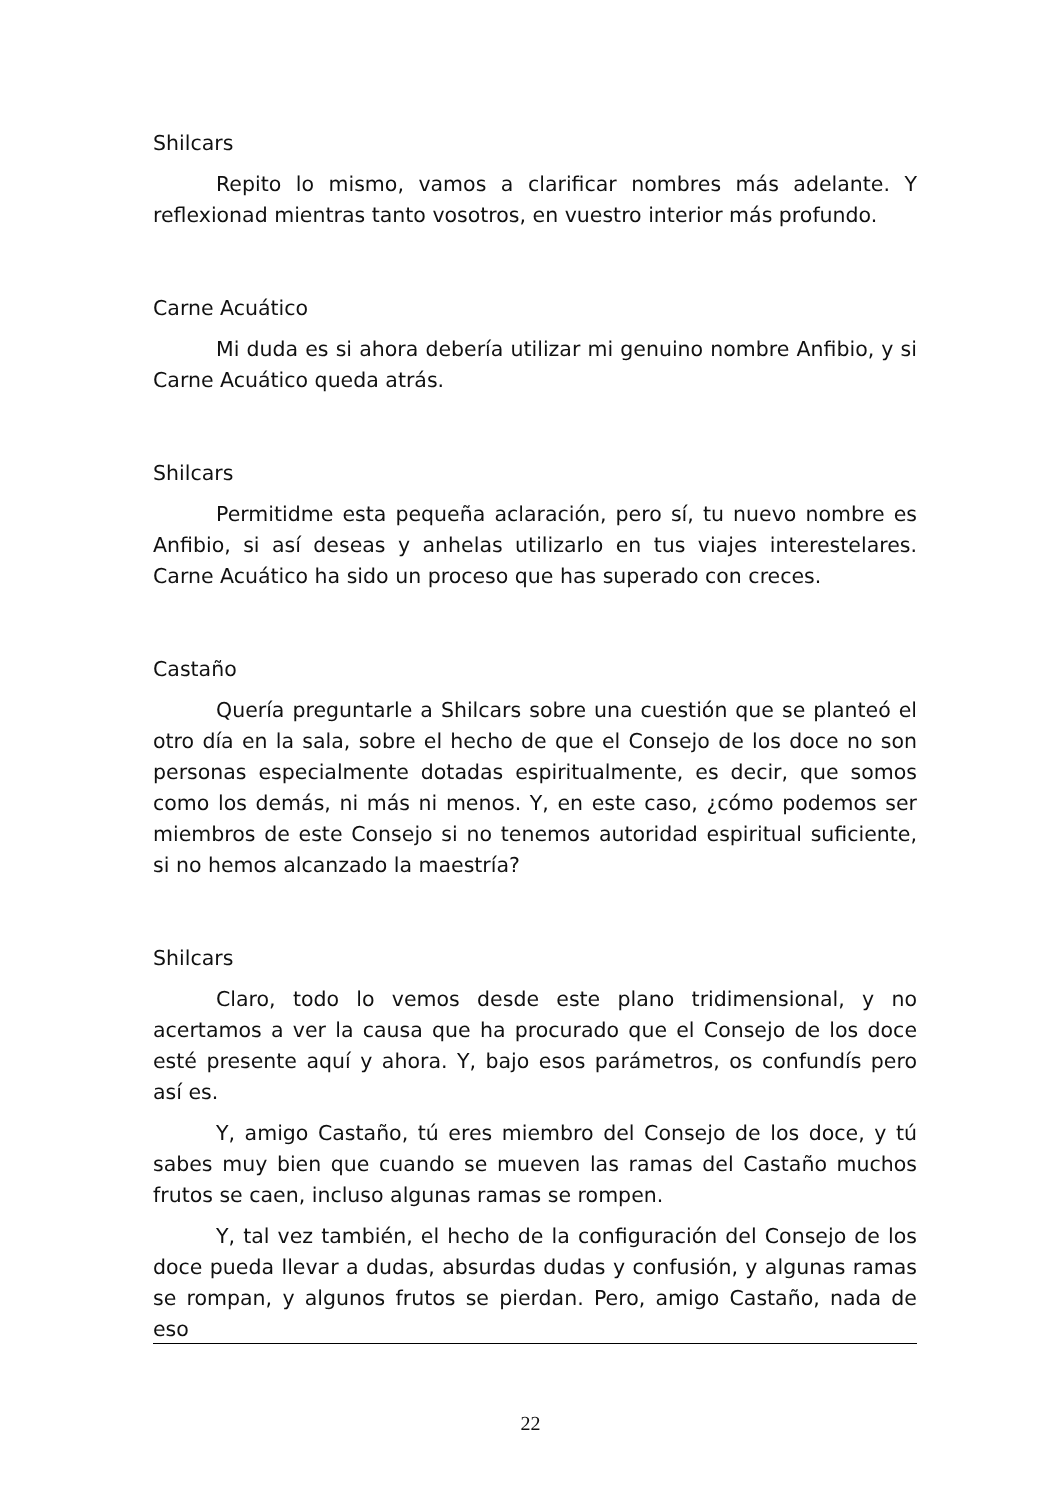Shilcars
Repito lo mismo, vamos a clarificar nombres más adelante. Y reflexionad mientras tanto vosotros, en vuestro interior más profundo.
Carne Acuático
Mi duda es si ahora debería utilizar mi genuino nombre Anfibio, y si Carne Acuático queda atrás.
Shilcars
Permitidme esta pequeña aclaración, pero sí, tu nuevo nombre es Anfibio, si así deseas y anhelas utilizarlo en tus viajes interestelares. Carne Acuático ha sido un proceso que has superado con creces.
Castaño
Quería preguntarle a Shilcars sobre una cuestión que se planteó el otro día en la sala, sobre el hecho de que el Consejo de los doce no son personas especialmente dotadas espiritualmente, es decir, que somos como los demás, ni más ni menos. Y, en este caso, ¿cómo podemos ser miembros de este Consejo si no tenemos autoridad espiritual suficiente, si no hemos alcanzado la maestría?
Shilcars
Claro, todo lo vemos desde este plano tridimensional, y no acertamos a ver la causa que ha procurado que el Consejo de los doce esté presente aquí y ahora. Y, bajo esos parámetros, os confundís pero así es.
Y, amigo Castaño, tú eres miembro del Consejo de los doce, y tú sabes muy bien que cuando se mueven las ramas del Castaño muchos frutos se caen, incluso algunas ramas se rompen.
Y, tal vez también, el hecho de la configuración del Consejo de los doce pueda llevar a dudas, absurdas dudas y confusión, y algunas ramas se rompan, y algunos frutos se pierdan. Pero, amigo Castaño, nada de eso
22